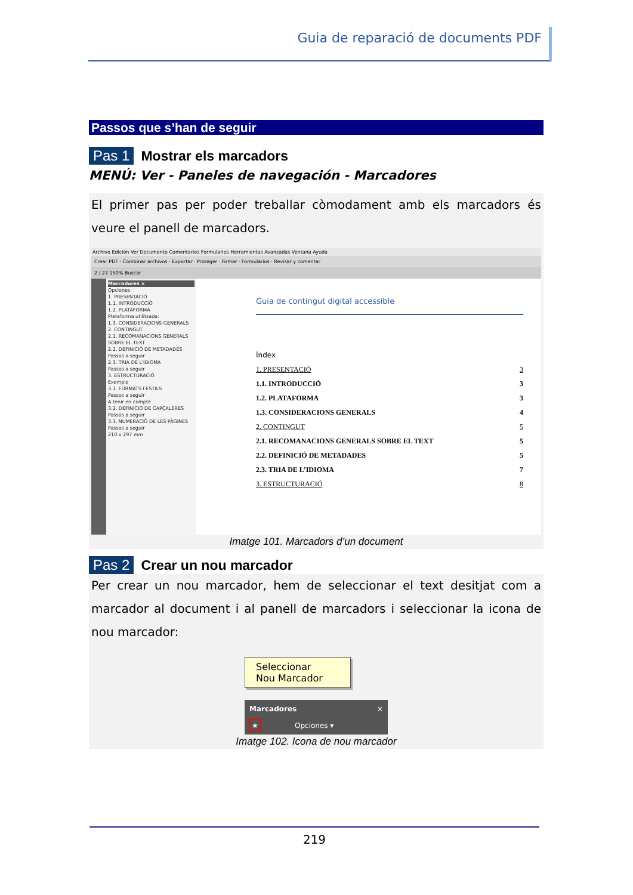Guia de reparació de documents PDF
Passos que s’han de seguir
Pas 1 Mostrar els marcadors
MENÚ: Ver - Paneles de navegación - Marcadores
El primer pas per poder treballar còmodament amb els marcadors és veure el panell de marcadors.
Archivo Edición Ver Documento Comentarios Formularios Herramientas Avanzadas Ventana Ayuda
Crear PDF · Combinar archivos · Exportar · Proteger · Firmar · Formularios · Revisar y comentar
2 / 27 150% Buscar
Marcadores ×
Opciones
1. PRESENTACIÓ
1.1. INTRODUCCIÓ
1.2. PLATAFORMA
Plataforma utilitzada:
1.3. CONSIDERACIONS GENERALS
2. CONTINGUT
2.1. RECOMANACIONS GENERALS SOBRE EL TEXT
2.2. DEFINICIÓ DE METADADES
Passos a seguir
2.3. TRIA DE L'IDIOMA
Passos a seguir
3. ESTRUCTURACIÓ
Exemple
3.1. FORMATS I ESTILS
Passos a seguir
A tenir en compte
3.2. DEFINICIÓ DE CAPÇALERES
Passos a seguir
3.3. NUMERACIÓ DE LES PÀGINES
Passos a seguir
210 x 297 mm
Guia de contingut digital accessible
Índex
1. PRESENTACIÓ 3
1.1. INTRODUCCIÓ 3
1.2. PLATAFORMA 3
1.3. CONSIDERACIONS GENERALS 4
2. CONTINGUT 5
2.1. RECOMANACIONS GENERALS SOBRE EL TEXT 5
2.2. DEFINICIÓ DE METADADES 5
2.3. TRIA DE L’IDIOMA 7
3. ESTRUCTURACIÓ 8
Imatge 101. Marcadors d’un document
Pas 2 Crear un nou marcador
Per crear un nou marcador, hem de seleccionar el text desitjat com a marcador al document i al panell de marcadors i seleccionar la icona de nou marcador:
Seleccionar
Nou Marcador
Marcadores ×
★ Opciones ▾
Imatge 102. Icona de nou marcador
219